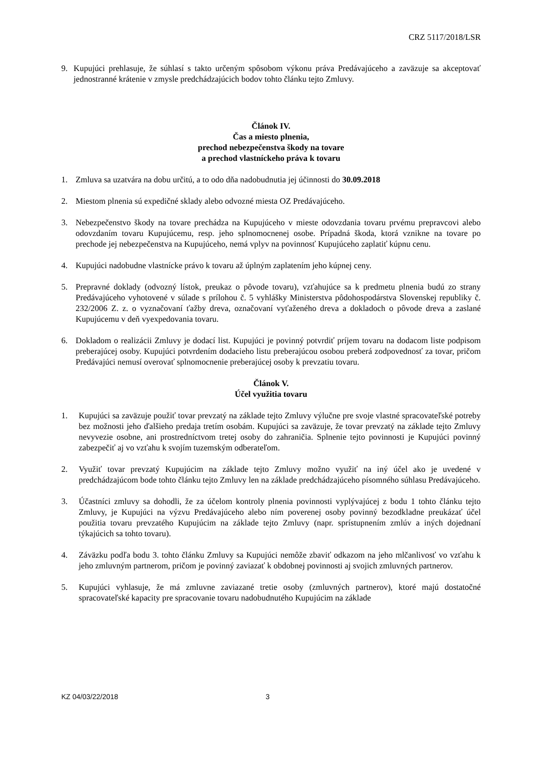CRZ 5117/2018/LSR
9. Kupujúci prehlasuje, že súhlasí s takto určeným spôsobom výkonu práva Predávajúceho a zaväzuje sa akceptovať jednostranné krátenie v zmysle predchádzajúcich bodov tohto článku tejto Zmluvy.
Článok IV.
Čas a miesto plnenia,
prechod nebezpečenstva škody na tovare
a prechod vlastníckeho práva k tovaru
1. Zmluva sa uzatvára na dobu určitú, a to odo dňa nadobudnutia jej účinnosti do 30.09.2018
2. Miestom plnenia sú expedičné sklady alebo odvozné miesta OZ Predávajúceho.
3. Nebezpečenstvo škody na tovare prechádza na Kupujúceho v mieste odovzdania tovaru prvému prepravcovi alebo odovzdaním tovaru Kupujúcemu, resp. jeho splnomocnenej osobe. Prípadná škoda, ktorá vznikne na tovare po prechode jej nebezpečenstva na Kupujúceho, nemá vplyv na povinnosť Kupujúceho zaplatiť kúpnu cenu.
4. Kupujúci nadobudne vlastnícke právo k tovaru až úplným zaplatením jeho kúpnej ceny.
5. Prepravné doklady (odvozný lístok, preukaz o pôvode tovaru), vzťahujúce sa k predmetu plnenia budú zo strany Predávajúceho vyhotovené v súlade s prílohou č. 5 vyhlášky Ministerstva pôdohospodárstva Slovenskej republiky č. 232/2006 Z. z. o vyznačovaní ťažby dreva, označovaní vyťaženého dreva a dokladoch o pôvode dreva a zaslané Kupujúcemu v deň vyexpedovania tovaru.
6. Dokladom o realizácii Zmluvy je dodací list. Kupujúci je povinný potvrdiť príjem tovaru na dodacom liste podpisom preberajúcej osoby. Kupujúci potvrdením dodacieho listu preberajúcou osobou preberá zodpovednosť za tovar, pričom Predávajúci nemusí overovať splnomocnenie preberajúcej osoby k prevzatiu tovaru.
Článok V.
Účel využitia tovaru
1. Kupujúci sa zaväzuje použiť tovar prevzatý na základe tejto Zmluvy výlučne pre svoje vlastné spracovateľské potreby bez možnosti jeho ďalšieho predaja tretím osobám. Kupujúci sa zaväzuje, že tovar prevzatý na základe tejto Zmluvy nevyvezie osobne, ani prostredníctvom tretej osoby do zahraničia. Splnenie tejto povinnosti je Kupujúci povinný zabezpečiť aj vo vzťahu k svojím tuzemským odberateľom.
2. Využiť tovar prevzatý Kupujúcim na základe tejto Zmluvy možno využiť na iný účel ako je uvedené v predchádzajúcom bode tohto článku tejto Zmluvy len na základe predchádzajúceho písomného súhlasu Predávajúceho.
3. Účastníci zmluvy sa dohodli, že za účelom kontroly plnenia povinnosti vyplývajúcej z bodu 1 tohto článku tejto Zmluvy, je Kupujúci na výzvu Predávajúceho alebo ním poverenej osoby povinný bezodkladne preukázať účel použitia tovaru prevzatého Kupujúcim na základe tejto Zmluvy (napr. sprístupnením zmlúv a iných dojednaní týkajúcich sa tohto tovaru).
4. Záväzku podľa bodu 3. tohto článku Zmluvy sa Kupujúci nemôže zbaviť odkazom na jeho mlčanlivosť vo vzťahu k jeho zmluvným partnerom, pričom je povinný zaviazať k obdobnej povinnosti aj svojich zmluvných partnerov.
5. Kupujúci vyhlasuje, že má zmluvne zaviazané tretie osoby (zmluvných partnerov), ktoré majú dostatočné spracovateľské kapacity pre spracovanie tovaru nadobudnutého Kupujúcim na základe
KZ 04/03/22/2018 3